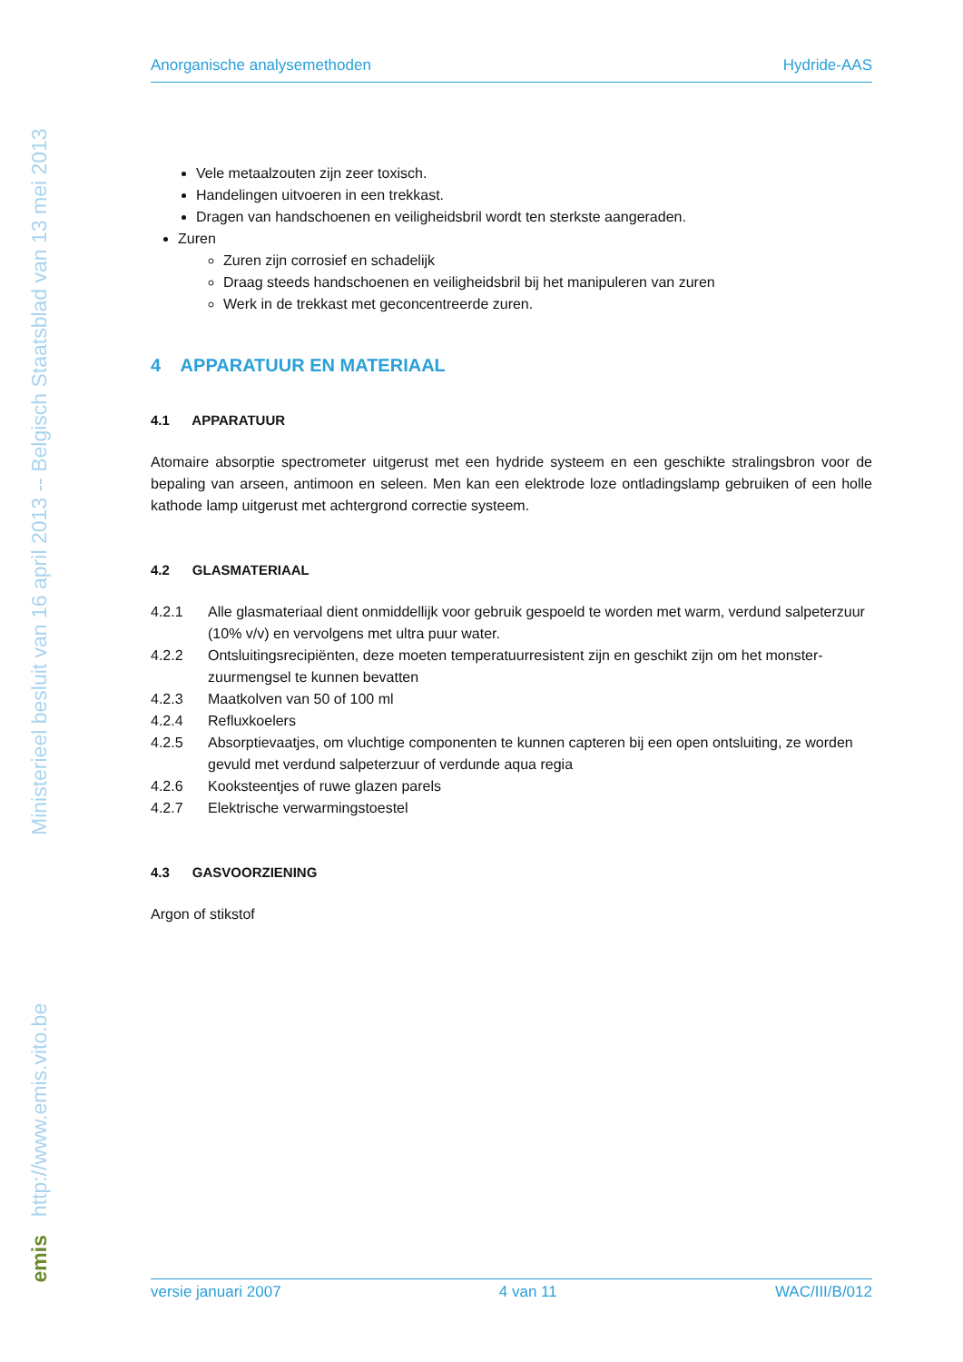Ministerieel besluit van 16 april 2013 -- Belgisch Staatsblad van 13 mei 2013
http://www.emis.vito.be
emis
Anorganische analysemethoden Hydride-AAS
Vele metaalzouten zijn zeer toxisch.
Handelingen uitvoeren in een trekkast.
Dragen van handschoenen en veiligheidsbril wordt ten sterkste aangeraden.
Zuren
Zuren zijn corrosief en schadelijk
Draag steeds handschoenen en veiligheidsbril bij het manipuleren van zuren
Werk in de trekkast met geconcentreerde zuren.
4 APPARATUUR EN MATERIAAL
4.1 APPARATUUR
Atomaire absorptie spectrometer uitgerust met een hydride systeem en een geschikte stralingsbron voor de bepaling van arseen, antimoon en seleen. Men kan een elektrode loze ontladingslamp gebruiken of een holle kathode lamp uitgerust met achtergrond correctie systeem.
4.2 GLASMATERIAAL
| 4.2.1 | Alle glasmateriaal dient onmiddellijk voor gebruik gespoeld te worden met warm, verdund salpeterzuur (10% v/v) en vervolgens met ultra puur water. |
| 4.2.2 | Ontsluitingsrecipiënten, deze moeten temperatuurresistent zijn en geschikt zijn om het monster-zuurmengsel te kunnen bevatten |
| 4.2.3 | Maatkolven van 50 of 100 ml |
| 4.2.4 | Refluxkoelers |
| 4.2.5 | Absorptievaatjes, om vluchtige componenten te kunnen capteren bij een open ontsluiting, ze worden gevuld met verdund salpeterzuur of verdunde aqua regia |
| 4.2.6 | Kooksteentjes of ruwe glazen parels |
| 4.2.7 | Elektrische verwarmingstoestel |
4.3 GASVOORZIENING
Argon of stikstof
versie januari 2007 4 van 11 WAC/III/B/012